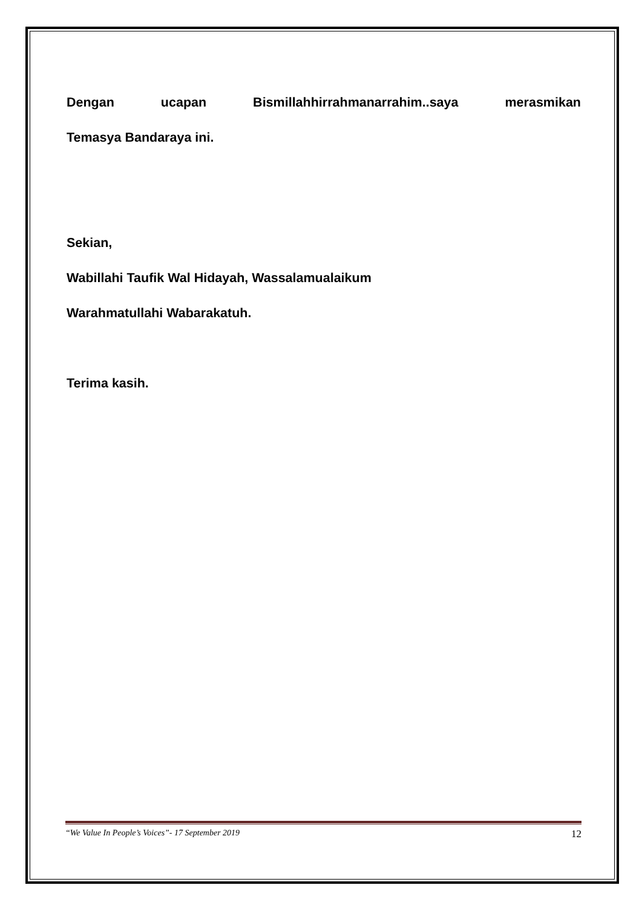Dengan ucapan Bismillahhirrahmanarrahim..saya merasmikan
Temasya Bandaraya ini.
Sekian,
Wabillahi Taufik Wal Hidayah, Wassalamualaikum
Warahmatullahi Wabarakatuh.
Terima kasih.
“We Value In People’s Voices”- 17 September 2019 12